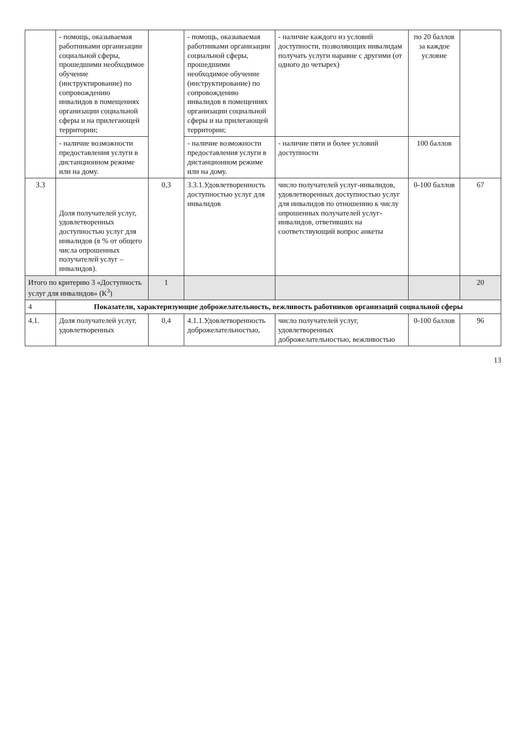| | - помощь, оказываемая работниками организации социальной сферы, прошедшими необходимое обучение (инструктирование) по сопровождению инвалидов в помещениях организации социальной сферы и на прилегающей территории; | | - помощь, оказываемая работниками организации социальной сферы, прошедшими необходимое обучение (инструктирование) по сопровождению инвалидов в помещениях организации социальной сферы и на прилегающей территории; | - наличие каждого из условий доступности, позволяющих инвалидам получать услуги наравне с другими (от одного до четырех) | по 20 баллов за каждое условие | |
| | - наличие возможности предоставления услуги в дистанционном режиме или на дому. | | - наличие возможности предоставления услуги в дистанционном режиме или на дому. | - наличие пяти и более условий доступности | 100 баллов | |
| 3.3 | Доля получателей услуг, удовлетворенных доступностью услуг для инвалидов (в % от общего числа опрошенных получателей услуг – инвалидов). | 0,3 | 3.3.1.Удовлетворенность доступностью услуг для инвалидов | число получателей услуг-инвалидов, удовлетворенных доступностью услуг для инвалидов по отношению к числу опрошенных получателей услуг-инвалидов, ответивших на соответствующий вопрос анкеты | 0-100 баллов | 67 |
| Итого по критерию 3 «Доступность услуг для инвалидов» (К<sup>3</sup>) | | 1 | | | | 20 |
| 4 | Показатели, характеризующие доброжелательность, вежливость работников организаций социальной сферы | | | | | |
| 4.1. | Доля получателей услуг, удовлетворенных | 0,4 | 4.1.1.Удовлетворенность доброжелательностью, | число получателей услуг, удовлетворенных доброжелательностью, вежливостью | 0-100 баллов | 96 |
13